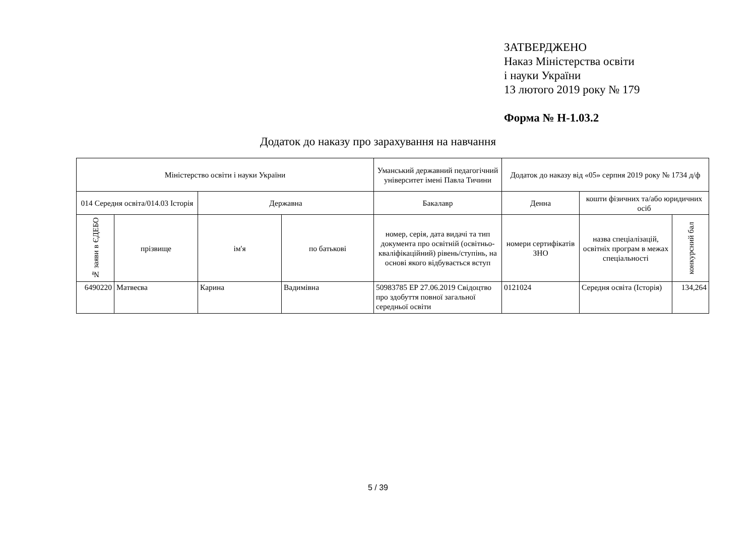ЗАТВЕРДЖЕНО
Наказ Міністерства освіти
і науки України
13 лютого 2019 року № 179
Форма № Н-1.03.2
Додаток до наказу про зарахування на навчання
| Міністерство освіти і науки України | | | | Уманський державний педагогічний університет імені Павла Тичини | Додаток до наказу від «05» серпня 2019 року № 1734 д/ф | | |
| 014 Середня освіта/014.03 Історія | | Державна | | Бакалавр | Денна | кошти фізичних та/або юридичних осіб | |
| № заяви в ЄДЕБО | прізвище | ім'я | по батькові | номер, серія, дата видачі та тип документа про освітній (освітньо-кваліфікаційний) рівень/ступінь, на основі якого відбувається вступ | номери сертифікатів ЗНО | назва спеціалізацій, освітніх програм в межах спеціальності | конкурсний бал |
| 6490220 | Матвеєва | Карина | Вадимівна | 50983785 ЕР 27.06.2019 Свідоцтво про здобуття повної загальної середньої освіти | 0121024 | Середня освіта (Історія) | 134,264 |
5 / 39